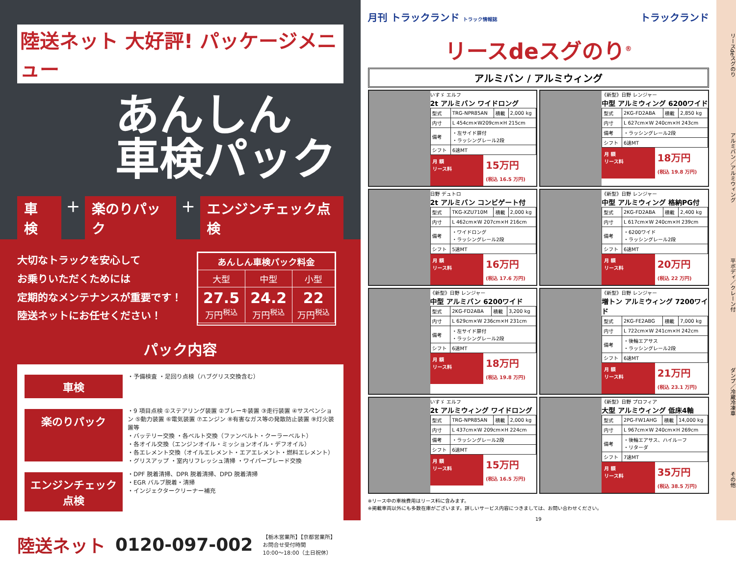陸送ネット 大好評! パッケージメニュー
あんしん
車検パック
車 検 ＋ 楽のりパック ＋ エンジンチェック点検
大切なトラックを安心して
お乗りいただくためには
定期的なメンテナンスが重要です！
陸送ネットにお任せください！
| あんしん車検パック料金 | | |
| --- | --- | --- |
| 大型 | 中型 | 小型 |
| 27.5 万円<sup>税込</sup> | 24.2 万円<sup>税込</sup> | 22 万円<sup>税込</sup> |
パック内容
車検
・予備検査 ・足回り点検（ハブグリス交換含む）
楽のりパック
・9 項目点検 ①ステアリング装置 ②ブレーキ装置 ③走行装置 ④サスペンション ⑤動力装置 ⑥電気装置 ⑦エンジン ⑧有害なガス等の発散防止装置 ⑨灯火装置等
・バッテリー交換 ・各ベルト交換（ファンベルト・クーラーベルト）
・各オイル交換（エンジンオイル・ミッションオイル・デフオイル）
・各エレメント交換（オイルエレメント・エアエレメント・燃料エレメント）
・グリスアップ ・室内リフレッシュ清掃 ・ワイパーブレード交換
エンジンチェック点検
・DPF 脱着清掃、DPR 脱着清掃、DPD 脱着清掃
・EGR バルブ脱着・清掃
・インジェクタークリーナー補充
陸送ネット 0120-097-002 【栃木営業所】【京都営業所】
お問合せ受付時間
10:00〜18:00（土日祝休）
月刊 トラックランド トラック情報誌 トラックランド
リースdeスグのり<sup>®</sup>
アルミバン / アルミウィング
いすゞ エルフ
2t アルミバン ワイドロング
| 型式 | TRG-NPR85AN | 積載 | 2,000 kg |
| 内寸 | L 454cm×W209cm×H 215cm | | |
| 備考 | ・左サイド扉付 ・ラッシングレール2段 | | |
| シフト | 6速MT | | |
月 額
リース料
15万円
(税込 16.5 万円)
《新型》日野 レンジャー
中型 アルミウィング 6200ワイド
| 型式 | 2KG-FD2ABA | 積載 | 2,850 kg |
| 内寸 | L 627cm×W 240cm×H 243cm | | |
| 備考 | ・ラッシングレール2段 | | |
| シフト | 6速MT | | |
月 額
リース料
18万円
(税込 19.8 万円)
日野 デュトロ
2t アルミバン コンビゲート付
| 型式 | TKG-XZU710M | 積載 | 2,000 kg |
| 内寸 | L 462cm×W 207cm×H 216cm | | |
| 備考 | ・ワイドロング ・ラッシングレール2段 | | |
| シフト | 5速MT | | |
月 額
リース料
16万円
(税込 17.6 万円)
《新型》日野 レンジャー
中型 アルミウィング 格納PG付
| 型式 | 2KG-FD2ABA | 積載 | 2,400 kg |
| 内寸 | L 617cm×W 240cm×H 239cm | | |
| 備考 | ・6200ワイド ・ラッシングレール2段 | | |
| シフト | 6速MT | | |
月 額
リース料
20万円
(税込 22 万円)
《新型》日野 レンジャー
中型 アルミバン 6200ワイド
| 型式 | 2KG-FD2ABA | 積載 | 3,200 kg |
| 内寸 | L 629cm×W 236cm×H 231cm | | |
| 備考 | ・左サイド扉付 ・ラッシングレール2段 | | |
| シフト | 6速MT | | |
月 額
リース料
18万円
(税込 19.8 万円)
《新型》日野 レンジャー
増トン アルミウィング 7200ワイド
| 型式 | 2KG-FE2ABG | 積載 | 7,000 kg |
| 内寸 | L 722cm×W 241cm×H 242cm | | |
| 備考 | ・後輪エアサス ・ラッシングレール2段 | | |
| シフト | 6速MT | | |
月 額
リース料
21万円
(税込 23.1 万円)
いすゞ エルフ
2t アルミウィング ワイドロング
| 型式 | TRG-NPR85AN | 積載 | 2,000 kg |
| 内寸 | L 437cm×W 209cm×H 224cm | | |
| 備考 | ・ラッシングレール2段 | | |
| シフト | 6速MT | | |
月 額
リース料
15万円
(税込 16.5 万円)
《新型》日野 プロフィア
大型 アルミウィング 低床4軸
| 型式 | 2PG-FW1AHG | 積載 | 14,000 kg |
| 内寸 | L 967cm×W 240cm×H 269cm | | |
| 備考 | ・後輪エアサス、ハイルーフ ・リターダ | | |
| シフト | 7速MT | | |
月 額
リース料
35万円
(税込 38.5 万円)
※リース中の車検費用はリース料に含みます。
※掲載車両以外にも多数在庫がございます。詳しいサービス内容につきましては、お問い合わせください。
19
リースdeスグのり アルミバン／アルミウィング 平ボディ／クレーン付 ダンプ／冷蔵冷凍車 その他